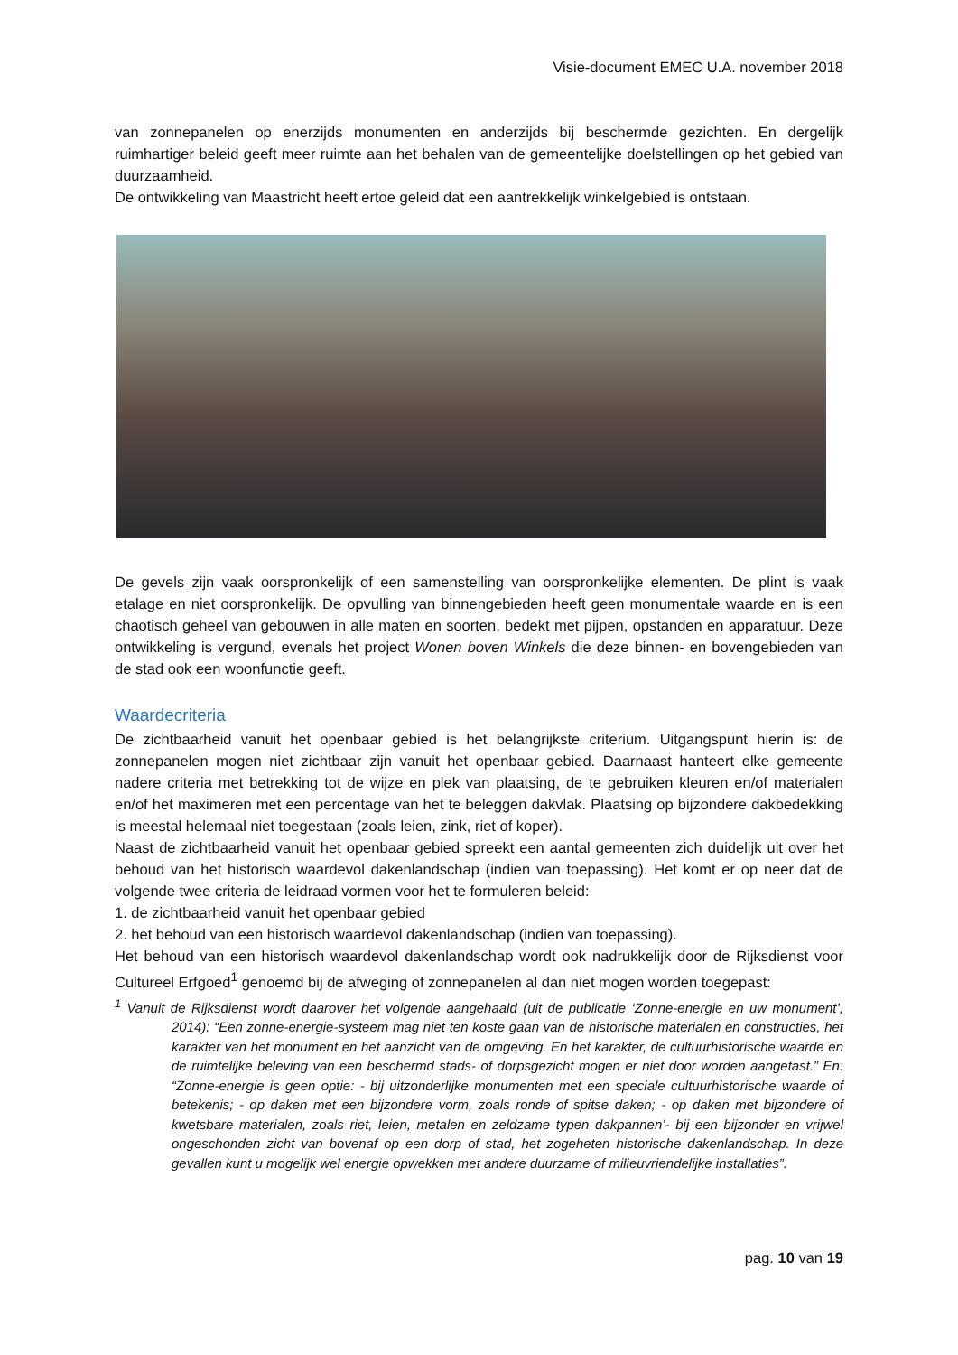Visie-document EMEC U.A. november 2018
van zonnepanelen op enerzijds monumenten en anderzijds bij beschermde gezichten. En dergelijk ruimhartiger beleid geeft meer ruimte aan het behalen van de gemeentelijke doelstellingen op het gebied van duurzaamheid.
De ontwikkeling van Maastricht heeft ertoe geleid dat een aantrekkelijk winkelgebied is ontstaan.
De gevels zijn vaak oorspronkelijk of een samenstelling van oorspronkelijke elementen. De plint is vaak etalage en niet oorspronkelijk. De opvulling van binnengebieden heeft geen monumentale waarde en is een chaotisch geheel van gebouwen in alle maten en soorten, bedekt met pijpen, opstanden en apparatuur. Deze ontwikkeling is vergund, evenals het project Wonen boven Winkels die deze binnen- en bovengebieden van de stad ook een woonfunctie geeft.
Waardecriteria
De zichtbaarheid vanuit het openbaar gebied is het belangrijkste criterium. Uitgangspunt hierin is: de zonnepanelen mogen niet zichtbaar zijn vanuit het openbaar gebied. Daarnaast hanteert elke gemeente nadere criteria met betrekking tot de wijze en plek van plaatsing, de te gebruiken kleuren en/of materialen en/of het maximeren met een percentage van het te beleggen dakvlak. Plaatsing op bijzondere dakbedekking is meestal helemaal niet toegestaan (zoals leien, zink, riet of koper).
Naast de zichtbaarheid vanuit het openbaar gebied spreekt een aantal gemeenten zich duidelijk uit over het behoud van het historisch waardevol dakenlandschap (indien van toepassing). Het komt er op neer dat de volgende twee criteria de leidraad vormen voor het te formuleren beleid:
1. de zichtbaarheid vanuit het openbaar gebied
2. het behoud van een historisch waardevol dakenlandschap (indien van toepassing).
Het behoud van een historisch waardevol dakenlandschap wordt ook nadrukkelijk door de Rijksdienst voor Cultureel Erfgoed<sup>1</sup> genoemd bij de afweging of zonnepanelen al dan niet mogen worden toegepast:
<sup>1</sup> Vanuit de Rijksdienst wordt daarover het volgende aangehaald (uit de publicatie ‘Zonne-energie en uw monument’, 2014): “Een zonne-energie-systeem mag niet ten koste gaan van de historische materialen en constructies, het karakter van het monument en het aanzicht van de omgeving. En het karakter, de cultuurhistorische waarde en de ruimtelijke beleving van een beschermd stads- of dorpsgezicht mogen er niet door worden aangetast.” En: “Zonne-energie is geen optie: - bij uitzonderlijke monumenten met een speciale cultuurhistorische waarde of betekenis; - op daken met een bijzondere vorm, zoals ronde of spitse daken; - op daken met bijzondere of kwetsbare materialen, zoals riet, leien, metalen en zeldzame typen dakpannen’- bij een bijzonder en vrijwel ongeschonden zicht van bovenaf op een dorp of stad, het zogeheten historische dakenlandschap. In deze gevallen kunt u mogelijk wel energie opwekken met andere duurzame of milieuvriendelijke installaties”.
pag. 10 van 19